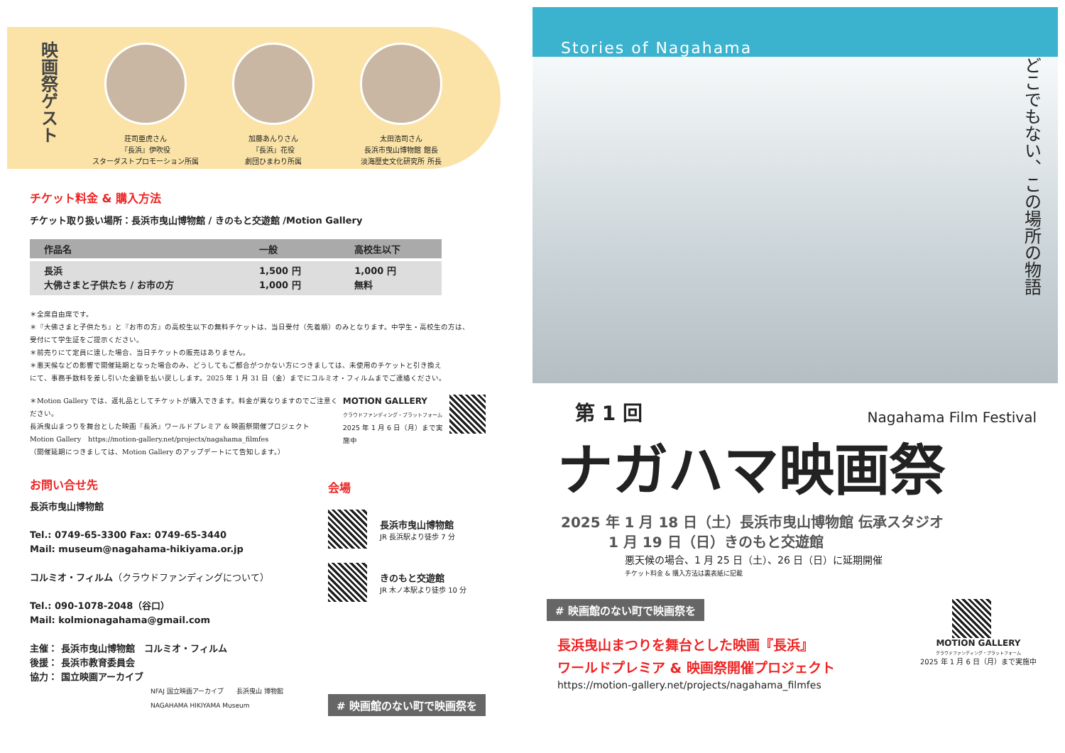映画祭ゲスト
荘司亜虎さん
『長浜』伊吹役
スターダストプロモーション所属
加藤あんりさん
『長浜』花役
劇団ひまわり所属
太田浩司さん
長浜市曳山博物館 館長
淡海歴史文化研究所 所長
チケット料金 & 購入方法
チケット取り扱い場所：長浜市曳山博物館 / きのもと交遊館 /Motion Gallery
| 作品名 | 一般 | 高校生以下 |
| --- | --- | --- |
| 長浜 大佛さまと子供たち / お市の方 | 1,500 円 1,000 円 | 1,000 円 無料 |
＊全席自由席です。
＊『大佛さまと子供たち』と『お市の方』の高校生以下の無料チケットは、当日受付（先着順）のみとなります。中学生・高校生の方は、
受付にて学生証をご提示ください。
＊前売りにて定員に達した場合、当日チケットの販売はありません。
＊悪天候などの影響で開催延期となった場合のみ、どうしてもご都合がつかない方につきましては、未使用のチケットと引き換え
にて、事務手数料を差し引いた金額を払い戻しします。2025 年 1 月 31 日（金）までにコルミオ・フィルムまでご連絡ください。
＊Motion Gallery では、返礼品としてチケットが購入できます。料金が異なりますのでご注意ください。
長浜曳山まつりを舞台とした映画『長浜』ワールドプレミア & 映画祭開催プロジェクト
Motion Gallery　https://motion-gallery.net/projects/nagahama_filmfes
（開催延期につきましては、Motion Gallery のアップデートにて告知します。）
MOTION GALLERY
クラウドファンディング・プラットフォーム
2025 年 1 月 6 日（月）まで実施中
お問い合せ先
長浜市曳山博物館
Tel.: 0749-65-3300 Fax: 0749-65-3440
Mail: museum@nagahama-hikiyama.or.jp
コルミオ・フィルム（クラウドファンディングについて）
Tel.: 090-1078-2048（谷口）
Mail: kolmionagahama@gmail.com
主催： 長浜市曳山博物館　コルミオ・フィルム
後援： 長浜市教育委員会
協力： 国立映画アーカイブ
NFAJ 国立映画アーカイブ　　長浜曳山 博物館 NAGAHAMA HIKIYAMA Museum
会場
長浜市曳山博物館
JR 長浜駅より徒歩 7 分
きのもと交遊館
JR 木ノ本駅より徒歩 10 分
# 映画館のない町で映画祭を
Stories of Nagahama
どこでもない、この場所の物語
第 1 回
Nagahama Film Festival
ナガハマ映画祭
2025 年 1 月 18 日（土）長浜市曳山博物館 伝承スタジオ
　　　 1 月 19 日（日）きのもと交遊館
悪天候の場合、1 月 25 日（土）、26 日（日）に延期開催
チケット料金 & 購入方法は裏表紙に記載
# 映画館のない町で映画祭を
長浜曳山まつりを舞台とした映画『長浜』
ワールドプレミア & 映画祭開催プロジェクト
https://motion-gallery.net/projects/nagahama_filmfes
MOTION GALLERY
クラウドファンディング・プラットフォーム
2025 年 1 月 6 日（月）まで実施中